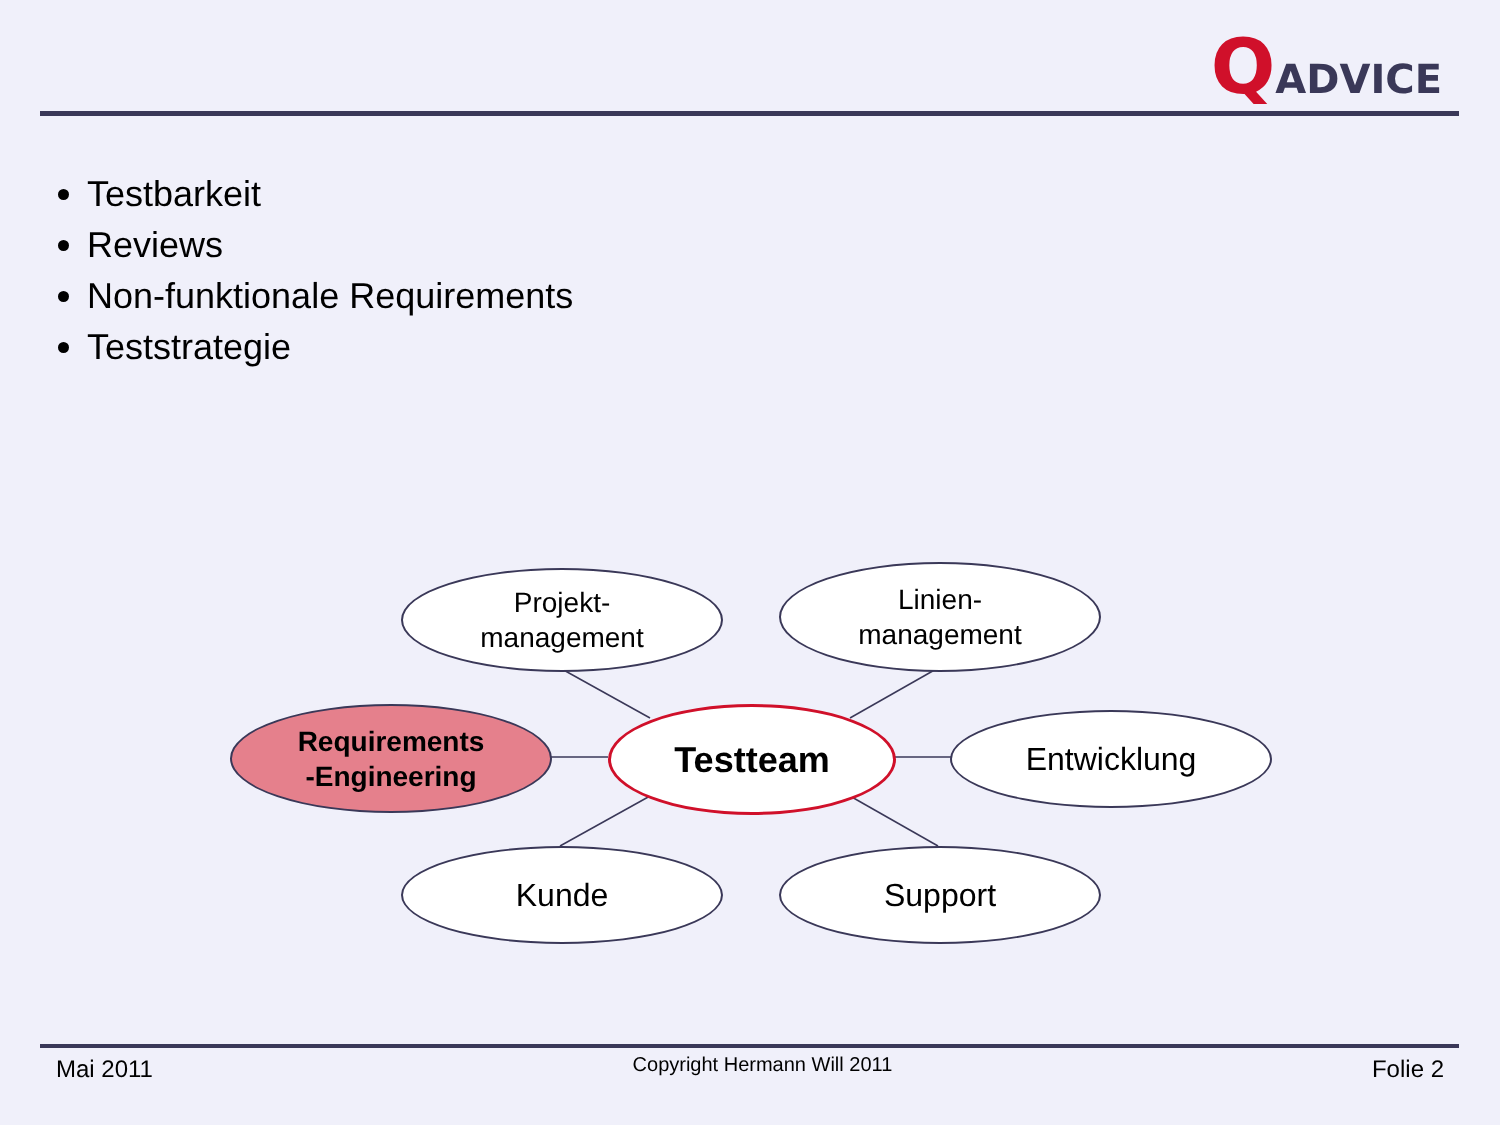QADVICE
Testbarkeit
Reviews
Non-funktionale Requirements
Teststrategie
Projekt-
management
Linien-
management
Requirements
-Engineering
Testteam Entwicklung
Kunde Support
Mai 2011 Copyright Hermann Will 2011 Folie 2